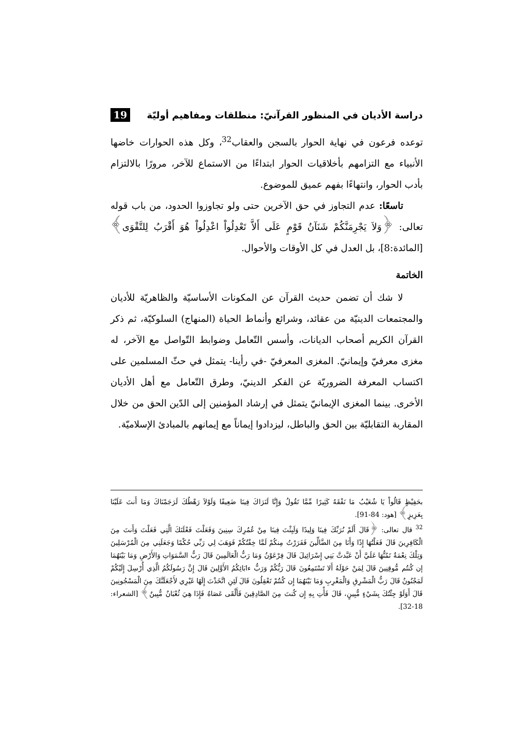دراسة الأديان في المنظور القرآنيّ: منطلقات ومفاهيم أوليّة
19
توعده فرعون في نهاية الحوار بالسجن والعقاب<sup>32</sup>، وكل هذه الحوارات خاضها الأنبياء مع التزامهم بأخلاقيات الحوار ابتداءًا من الاستماع للآخر، مرورًا بالالتزام بأدب الحوار، وانتهاءًا بفهم عميق للموضوع.
تاسعًا: عدم التجاوز في حق الآخرين حتى ولو تجاوزوا الحدود، من باب قوله تعالى: ﴿وَلاَ يَجْرِمَنَّكُمْ شَنَآنُ قَوْمٍ عَلَى أَلاَّ تَعْدِلُواْ اعْدِلُواْ هُوَ أَقْرَبُ لِلتَّقْوَى﴾ [المائدة:8]، بل العدل في كل الأوقات والأحوال.
الخاتمة
لا شك أن تضمن حديث القرآن عن المكونات الأساسيّة والظاهريّة للأديان والمجتمعات الدينيّة من عقائد، وشرائع وأنماط الحياة (المنهاج) السلوكيّة، ثم ذكر القرآن الكريم أصحاب الديانات، وأسس التّعامل وضوابط التّواصل مع الآخر، له مغزى معرفيّ وإيمانيّ. المغزى المعرفيّ -في رأينا- يتمثل في حثّ المسلمين على اكتساب المعرفة الضروريّة عن الفكر الدينيّ، وطرق التّعامل مع أهل الأديان الأخرى. بينما المغزى الإيمانيّ يتمثل في إرشاد المؤمنين إلى الدّين الحق من خلال المقاربة التقابليّة بين الحق والباطل، ليزدادوا إيماناً مع إيمانهم بالمبادئ الإسلاميّة.
بحَفِيْظٍ قَالُواْ يَا شُعَيْبُ مَا نَفْقَهُ كَثِيرًا مِّمَّا تَقُولُ وَإِنَّا لَنَرَاكَ فِينَا ضَعِيفًا وَلَوْلاَ رَهْطُكَ لَرَجَمْنَاكَ وَمَا أَنتَ عَلَيْنَا بِعَزِيزٍ﴾ [هود: 84-91].
<sup>32</sup> قال تعالى: ﴿قَالَ أَلَمْ نُرَبِّكَ فِينَا وَلِيدًا وَلَبِثْتَ فِينَا مِنْ عُمُرِكَ سِنِينَ وَفَعَلْتَ فَعْلَتَكَ الَّتِي فَعَلْتَ وَأَنتَ مِنَ الْكَافِرِينَ قَالَ فَعَلْتُهَا إِذًا وَأَنَا مِنَ الضَّالِّينَ فَفَرَرْتُ مِنكُمْ لَمَّا خِفْتُكُمْ فَوَهَبَ لِي رَبِّي حُكْمًا وَجَعَلَنِي مِنَ الْمُرْسَلِينَ وَتِلْكَ نِعْمَةٌ تَمُنُّهَا عَلَيَّ أَنْ عَبَّدتَّ بَنِي إِسْرَائِيلَ قَالَ فِرْعَوْنُ وَمَا رَبُّ الْعَالَمِينَ قَالَ رَبُّ السَّمَوَاتِ وَالأَرْضِ وَمَا بَيْنَهُمَا إن كُنتُم مُّوقِنِينَ قَالَ لِمَنْ حَوْلَهُ أَلا تَسْتَمِعُونَ قَالَ رَبُّكُمْ وَرَبُّ ءابَائِكُمُ الأَوَّلِينَ قَالَ إِنَّ رَسُولَكُمُ الَّذِي أُرْسِلَ إِلَيْكُمْ لَمَجْنُونٌ قَالَ رَبُّ الْمَشْرِقِ وَالْمَغْرِبِ وَمَا بَيْنَهُمَا إِن كُنتُمْ تَعْقِلُونَ قَالَ لَئِنِ اتَّخَذْتَ إِلَهًا غَيْرِي لأَجْعَلَنَّكَ مِنَ الْمَسْجُونِينَ قَالَ أَوَلَوْ جِئْتُكَ بِشَيْءٍ مُّبِينٍ، قَالَ فَأْتِ بِهِ إِن كُنتَ مِنَ الصَّادِقِينَ فَأَلْقَى عَصَاهُ فَإِذَا هِيَ ثُعْبَانٌ مُّبِينٌ﴾ [الشعراء: 18-32].